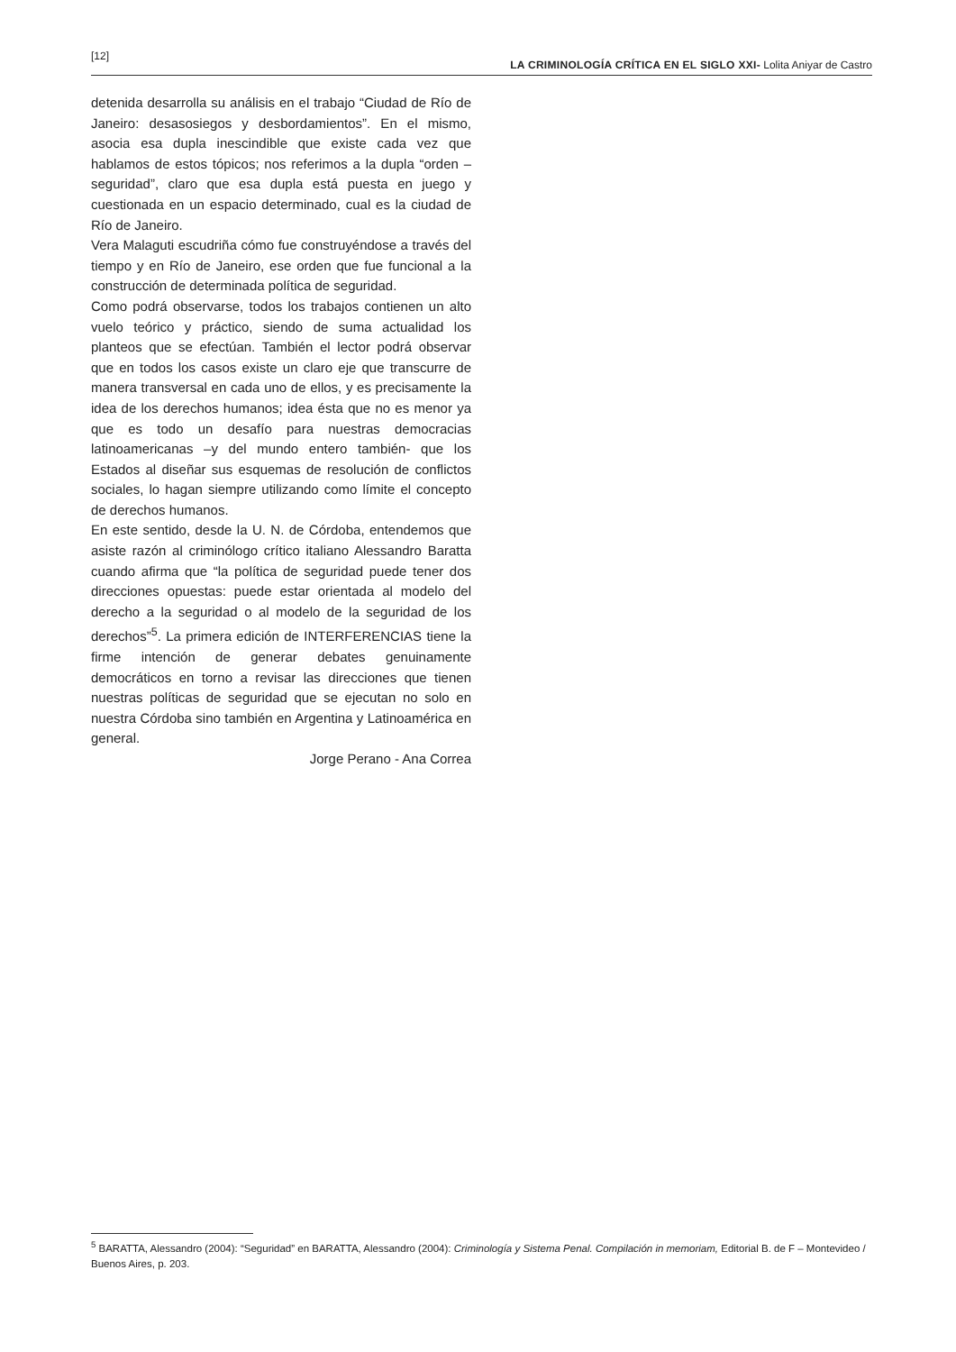[12] LA CRIMINOLOGÍA CRÍTICA EN EL SIGLO XXI- Lolita Aniyar de Castro
detenida desarrolla su análisis en el trabajo “Ciudad de Río de Janeiro: desasosiegos y desbordamientos”. En el mismo, asocia esa dupla inescindible que existe cada vez que hablamos de estos tópicos; nos referimos a la dupla “orden – seguridad”, claro que esa dupla está puesta en juego y cuestionada en un espacio determinado, cual es la ciudad de Río de Janeiro.
Vera Malaguti escudriña cómo fue construyéndose a través del tiempo y en Río de Janeiro, ese orden que fue funcional a la construcción de determinada política de seguridad.
Como podrá observarse, todos los trabajos contienen un alto vuelo teórico y práctico, siendo de suma actualidad los planteos que se efectúan. También el lector podrá observar que en todos los casos existe un claro eje que transcurre de manera transversal en cada uno de ellos, y es precisamente la idea de los derechos humanos; idea ésta que no es menor ya que es todo un desafío para nuestras democracias latinoamericanas –y del mundo entero también- que los Estados al diseñar sus esquemas de resolución de conflictos sociales, lo hagan siempre utilizando como límite el concepto de derechos humanos.
En este sentido, desde la U. N. de Córdoba, entendemos que asiste razón al criminólogo crítico italiano Alessandro Baratta cuando afirma que “la política de seguridad puede tener dos direcciones opuestas: puede estar orientada al modelo del derecho a la seguridad o al modelo de la seguridad de los derechos”<sup>5</sup>. La primera edición de INTERFERENCIAS tiene la firme intención de generar debates genuinamente democráticos en torno a revisar las direcciones que tienen nuestras políticas de seguridad que se ejecutan no solo en nuestra Córdoba sino también en Argentina y Latinoamérica en general.
Jorge Perano - Ana Correa
<sup>5</sup> BARATTA, Alessandro (2004): “Seguridad” en BARATTA, Alessandro (2004): Criminología y Sistema Penal. Compilación in memoriam, Editorial B. de F – Montevideo / Buenos Aires, p. 203.